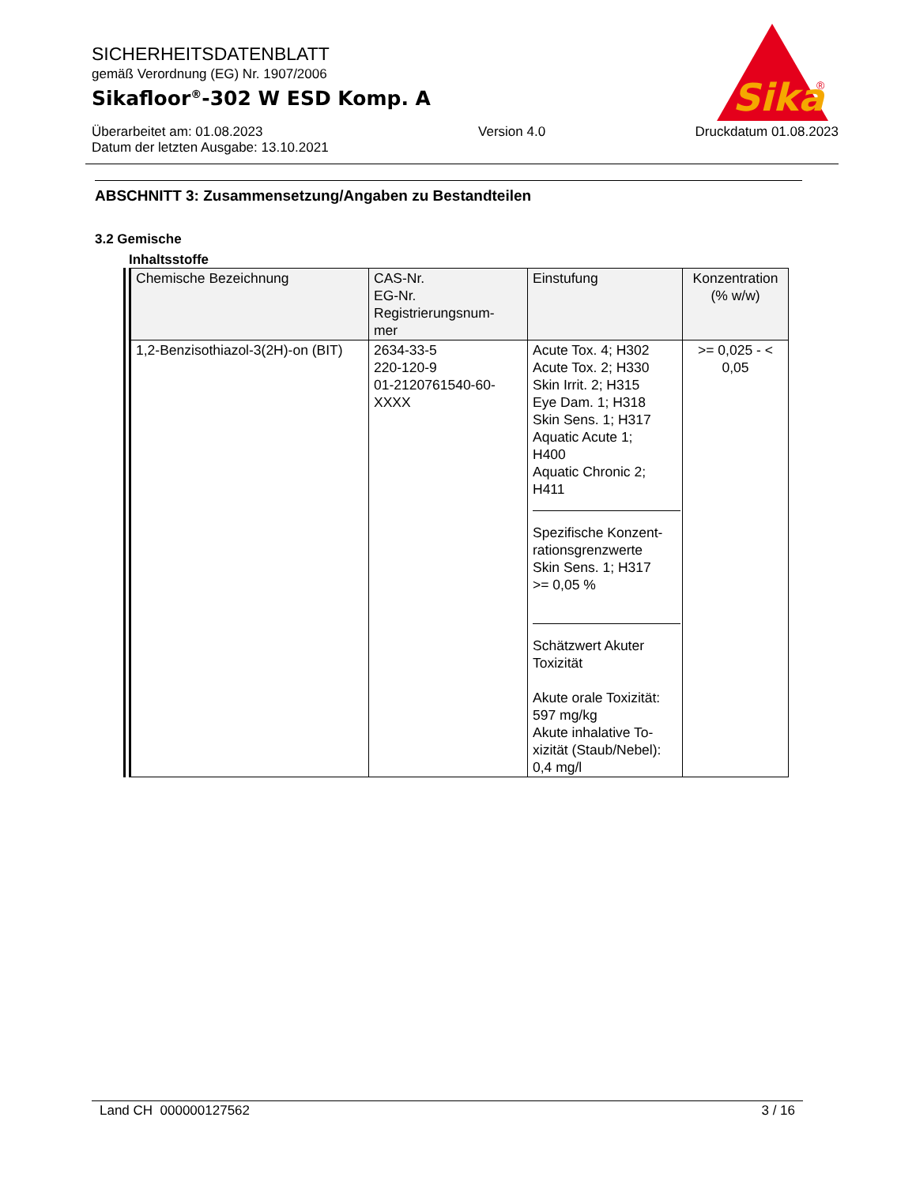SICHERHEITSDATENBLATT
gemäß Verordnung (EG) Nr. 1907/2006
Sikafloor<sup>®</sup>-302 W ESD Komp. A
Überarbeitet am: 01.08.2023
Datum der letzten Ausgabe: 13.10.2021
Version 4.0 Druckdatum 01.08.2023
Sika
®
ABSCHNITT 3: Zusammensetzung/Angaben zu Bestandteilen
3.2 Gemische
Inhaltsstoffe
| Chemische Bezeichnung | CAS-Nr. EG-Nr. Registrierungsnum- mer | Einstufung | Konzentration (% w/w) |
| --- | --- | --- | --- |
| 1,2-Benzisothiazol-3(2H)-on (BIT) | 2634-33-5 220-120-9 01-2120761540-60- XXXX | Acute Tox. 4; H302 Acute Tox. 2; H330 Skin Irrit. 2; H315 Eye Dam. 1; H318 Skin Sens. 1; H317 Aquatic Acute 1; H400 Aquatic Chronic 2; H411 Spezifische Konzent- rationsgrenzwerte Skin Sens. 1; H317 >= 0,05 % Schätzwert Akuter Toxizität Akute orale Toxizität: 597 mg/kg Akute inhalative To- xizität (Staub/Nebel): 0,4 mg/l | >= 0,025 - < 0,05 |
Land CH 000000127562 3 / 16